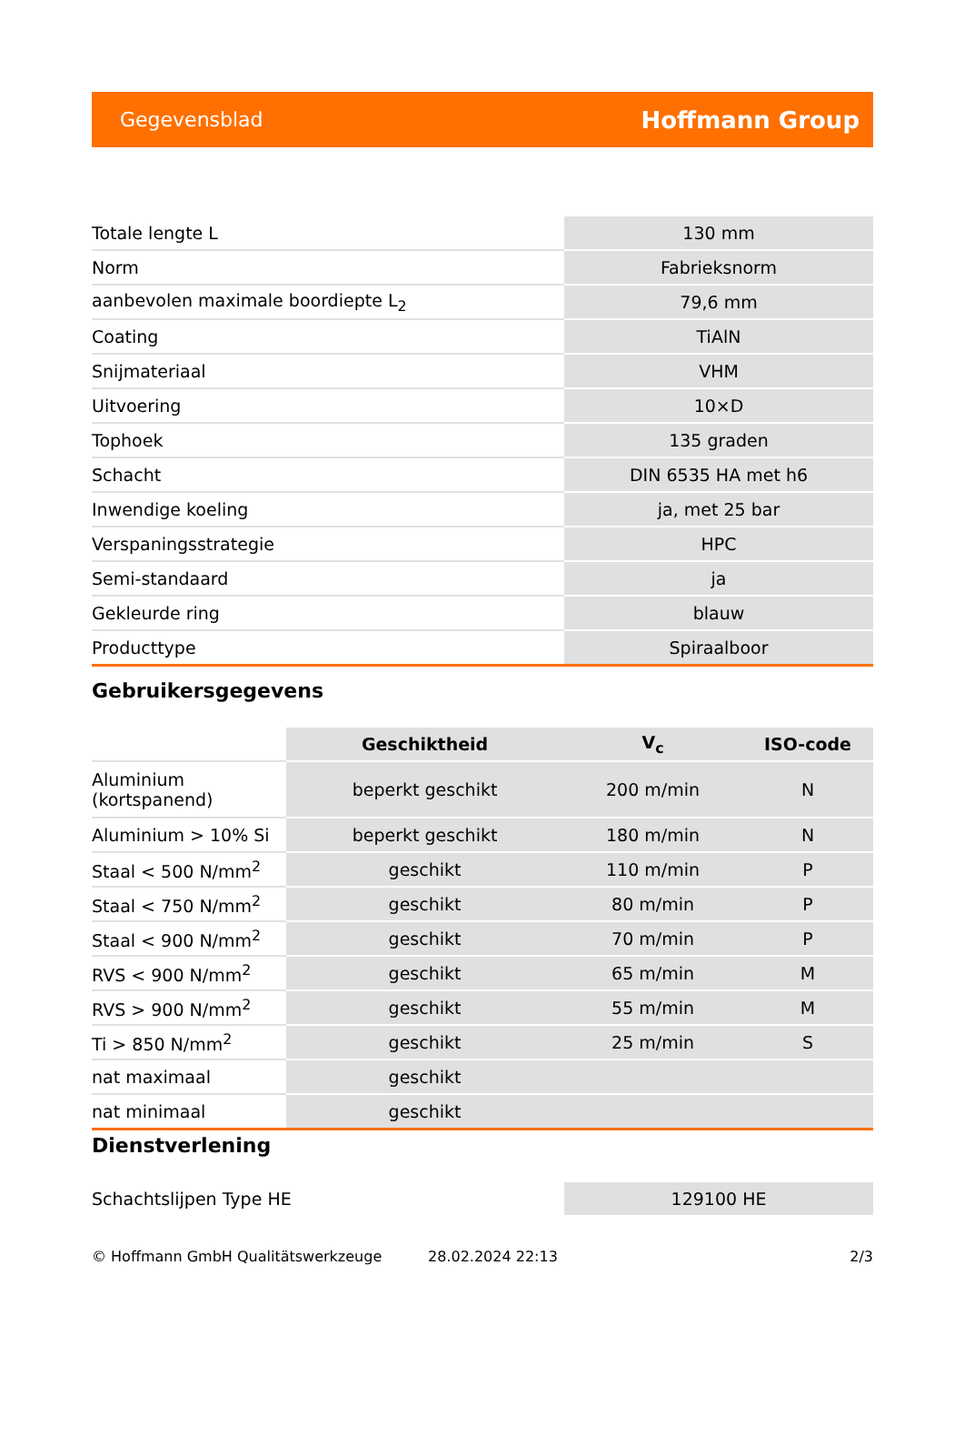Gegevensblad Hoffmann Group
| Totale lengte L | 130 mm |
| Norm | Fabrieksnorm |
| aanbevolen maximale boordiepte L<sub>2</sub> | 79,6 mm |
| Coating | TiAlN |
| Snijmateriaal | VHM |
| Uitvoering | 10×D |
| Tophoek | 135 graden |
| Schacht | DIN 6535 HA met h6 |
| Inwendige koeling | ja, met 25 bar |
| Verspaningsstrategie | HPC |
| Semi-standaard | ja |
| Gekleurde ring | blauw |
| Producttype | Spiraalboor |
Gebruikersgegevens
| | Geschiktheid | V<sub>c</sub> | ISO-code |
| --- | --- | --- | --- |
| Aluminium (kortspanend) | beperkt geschikt | 200 m/min | N |
| Aluminium > 10% Si | beperkt geschikt | 180 m/min | N |
| Staal < 500 N/mm<sup>2</sup> | geschikt | 110 m/min | P |
| Staal < 750 N/mm<sup>2</sup> | geschikt | 80 m/min | P |
| Staal < 900 N/mm<sup>2</sup> | geschikt | 70 m/min | P |
| RVS < 900 N/mm<sup>2</sup> | geschikt | 65 m/min | M |
| RVS > 900 N/mm<sup>2</sup> | geschikt | 55 m/min | M |
| Ti > 850 N/mm<sup>2</sup> | geschikt | 25 m/min | S |
| nat maximaal | geschikt | | |
| nat minimaal | geschikt | | |
Dienstverlening
| Schachtslijpen Type HE | 129100 HE |
© Hoffmann GmbH Qualitätswerkzeuge 28.02.2024 22:13 2/3